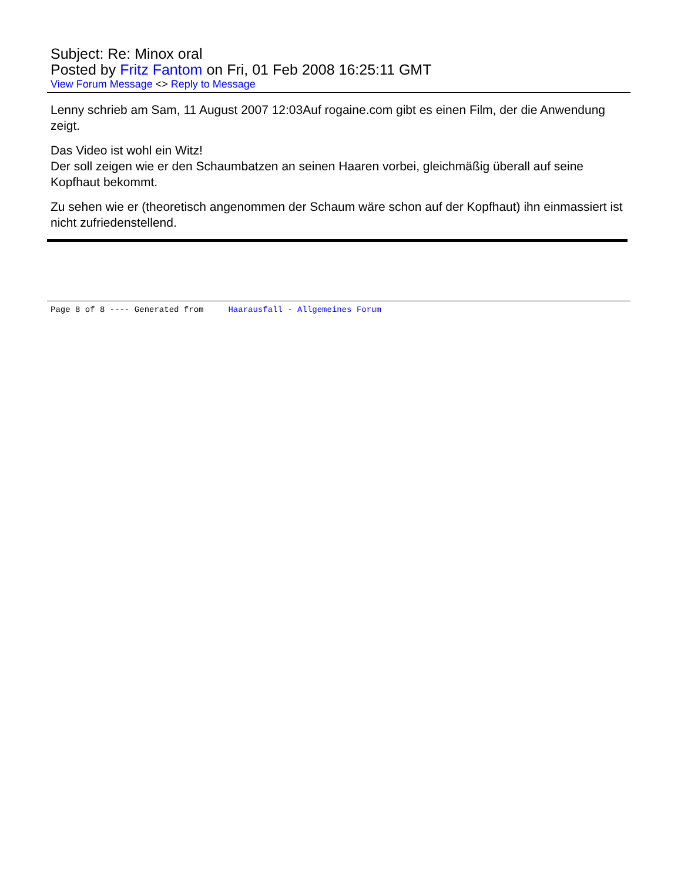Subject: Re: Minox oral
Posted by Fritz Fantom on Fri, 01 Feb 2008 16:25:11 GMT
View Forum Message <> Reply to Message
Lenny schrieb am Sam, 11 August 2007 12:03Auf rogaine.com gibt es einen Film, der die Anwendung zeigt.
Das Video ist wohl ein Witz!
Der soll zeigen wie er den Schaumbatzen an seinen Haaren vorbei, gleichmäßig überall auf seine Kopfhaut bekommt.
Zu sehen wie er (theoretisch angenommen der Schaum wäre schon auf der Kopfhaut) ihn einmassiert ist nicht zufriedenstellend.
Page 8 of 8 ---- Generated from Haarausfall - Allgemeines Forum